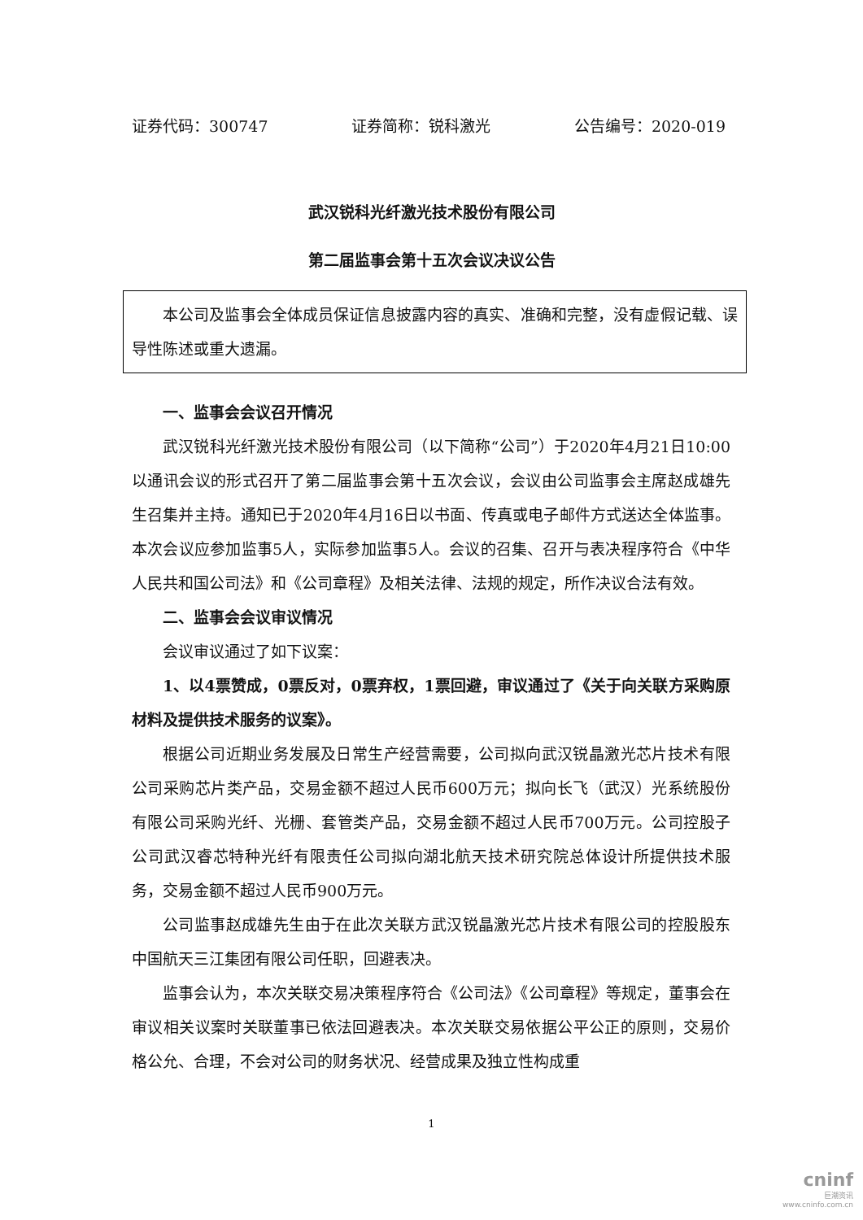证券代码：300747 证券简称：锐科激光 公告编号：2020-019
武汉锐科光纤激光技术股份有限公司
第二届监事会第十五次会议决议公告
本公司及监事会全体成员保证信息披露内容的真实、准确和完整，没有虚假记载、误导性陈述或重大遗漏。
一、监事会会议召开情况
武汉锐科光纤激光技术股份有限公司（以下简称“公司”）于2020年4月21日10:00以通讯会议的形式召开了第二届监事会第十五次会议，会议由公司监事会主席赵成雄先生召集并主持。通知已于2020年4月16日以书面、传真或电子邮件方式送达全体监事。本次会议应参加监事5人，实际参加监事5人。会议的召集、召开与表决程序符合《中华人民共和国公司法》和《公司章程》及相关法律、法规的规定，所作决议合法有效。
二、监事会会议审议情况
会议审议通过了如下议案：
1、以4票赞成，0票反对，0票弃权，1票回避，审议通过了《关于向关联方采购原材料及提供技术服务的议案》。
根据公司近期业务发展及日常生产经营需要，公司拟向武汉锐晶激光芯片技术有限公司采购芯片类产品，交易金额不超过人民币600万元；拟向长飞（武汉）光系统股份有限公司采购光纤、光栅、套管类产品，交易金额不超过人民币700万元。公司控股子公司武汉睿芯特种光纤有限责任公司拟向湖北航天技术研究院总体设计所提供技术服务，交易金额不超过人民币900万元。
公司监事赵成雄先生由于在此次关联方武汉锐晶激光芯片技术有限公司的控股股东中国航天三江集团有限公司任职，回避表决。
监事会认为，本次关联交易决策程序符合《公司法》《公司章程》等规定，董事会在审议相关议案时关联董事已依法回避表决。本次关联交易依据公平公正的原则，交易价格公允、合理，不会对公司的财务状况、经营成果及独立性构成重
1
cninf
巨潮资讯
www.cninfo.com.cn